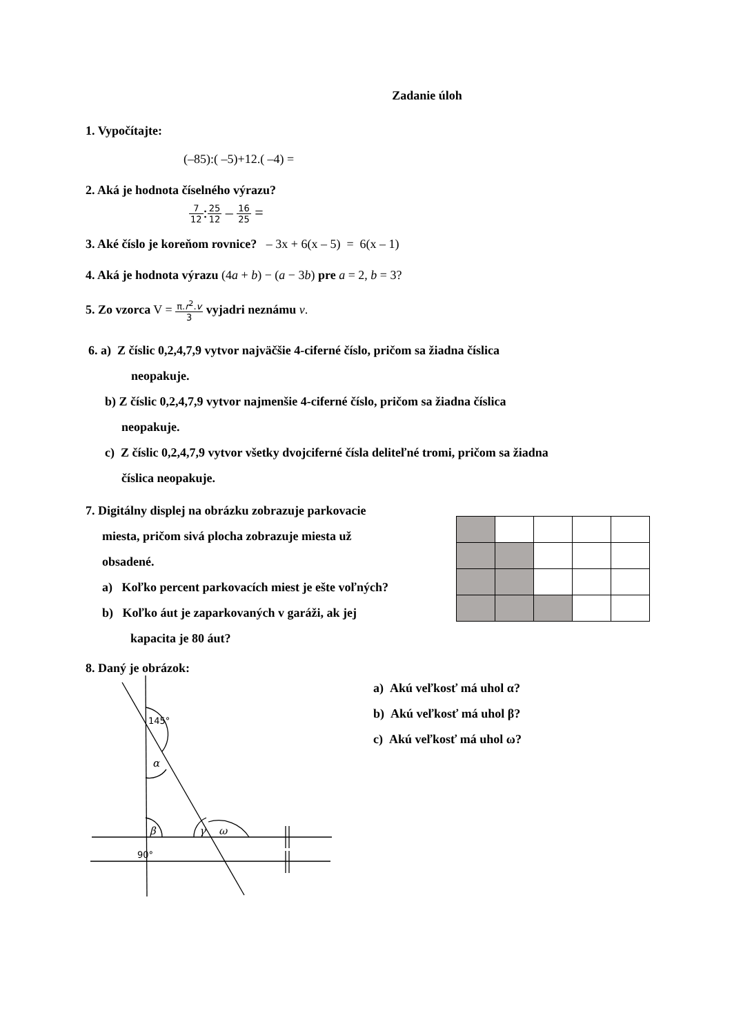Zadanie úloh
1. Vypočítajte:
(–85):( –5)+12.( –4) =
2. Aká je hodnota číselného výrazu?
7 12:25 12 – 16 25 =
3. Aké číslo je koreňom rovnice? – 3x + 6(x – 5) = 6(x – 1)
4. Aká je hodnota výrazu (4a + b) − (a − 3b) pre a = 2, b = 3?
5. Zo vzorca V = π.r<sup>2</sup>.v 3 vyjadri neznámu v.
6. a) Z číslic 0,2,4,7,9 vytvor najväčšie 4-ciferné číslo, pričom sa žiadna číslica
neopakuje.
b) Z číslic 0,2,4,7,9 vytvor najmenšie 4-ciferné číslo, pričom sa žiadna číslica
neopakuje.
c) Z číslic 0,2,4,7,9 vytvor všetky dvojciferné čísla deliteľné tromi, pričom sa žiadna
číslica neopakuje.
7. Digitálny displej na obrázku zobrazuje parkovacie
miesta, pričom sivá plocha zobrazuje miesta už
obsadené.
a) Koľko percent parkovacích miest je ešte voľných?
b) Koľko áut je zaparkovaných v garáži, ak jej
kapacita je 80 áut?
8. Daný je obrázok:
145°
90°
α
β
γ
ω
a) Akú veľkosť má uhol α?
b) Akú veľkosť má uhol β?
c) Akú veľkosť má uhol ω?